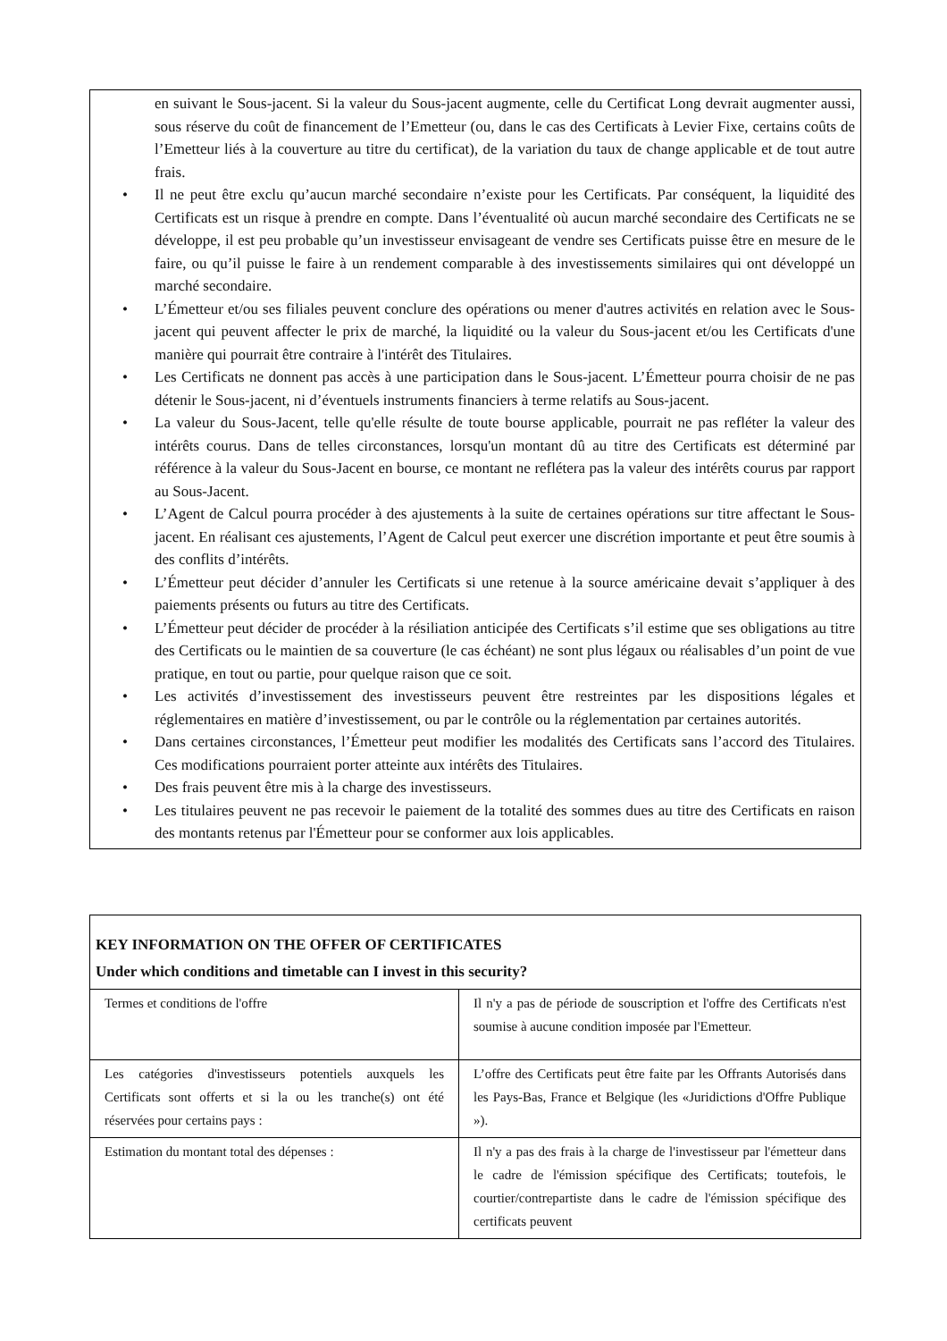en suivant le Sous-jacent. Si la valeur du Sous-jacent augmente, celle du Certificat Long devrait augmenter aussi, sous réserve du coût de financement de l’Emetteur (ou, dans le cas des Certificats à Levier Fixe, certains coûts de l’Emetteur liés à la couverture au titre du certificat), de la variation du taux de change applicable et de tout autre frais.
• Il ne peut être exclu qu’aucun marché secondaire n’existe pour les Certificats. Par conséquent, la liquidité des Certificats est un risque à prendre en compte. Dans l’éventualité où aucun marché secondaire des Certificats ne se développe, il est peu probable qu’un investisseur envisageant de vendre ses Certificats puisse être en mesure de le faire, ou qu’il puisse le faire à un rendement comparable à des investissements similaires qui ont développé un marché secondaire.
• L’Émetteur et/ou ses filiales peuvent conclure des opérations ou mener d'autres activités en relation avec le Sous-jacent qui peuvent affecter le prix de marché, la liquidité ou la valeur du Sous-jacent et/ou les Certificats d'une manière qui pourrait être contraire à l'intérêt des Titulaires.
• Les Certificats ne donnent pas accès à une participation dans le Sous-jacent. L’Émetteur pourra choisir de ne pas détenir le Sous-jacent, ni d’éventuels instruments financiers à terme relatifs au Sous-jacent.
• La valeur du Sous-Jacent, telle qu'elle résulte de toute bourse applicable, pourrait ne pas refléter la valeur des intérêts courus. Dans de telles circonstances, lorsqu'un montant dû au titre des Certificats est déterminé par référence à la valeur du Sous-Jacent en bourse, ce montant ne reflétera pas la valeur des intérêts courus par rapport au Sous-Jacent.
• L’Agent de Calcul pourra procéder à des ajustements à la suite de certaines opérations sur titre affectant le Sous-jacent. En réalisant ces ajustements, l’Agent de Calcul peut exercer une discrétion importante et peut être soumis à des conflits d’intérêts.
• L’Émetteur peut décider d’annuler les Certificats si une retenue à la source américaine devait s’appliquer à des paiements présents ou futurs au titre des Certificats.
• L’Émetteur peut décider de procéder à la résiliation anticipée des Certificats s’il estime que ses obligations au titre des Certificats ou le maintien de sa couverture (le cas échéant) ne sont plus légaux ou réalisables d’un point de vue pratique, en tout ou partie, pour quelque raison que ce soit.
• Les activités d’investissement des investisseurs peuvent être restreintes par les dispositions légales et réglementaires en matière d’investissement, ou par le contrôle ou la réglementation par certaines autorités.
• Dans certaines circonstances, l’Émetteur peut modifier les modalités des Certificats sans l’accord des Titulaires. Ces modifications pourraient porter atteinte aux intérêts des Titulaires.
• Des frais peuvent être mis à la charge des investisseurs.
• Les titulaires peuvent ne pas recevoir le paiement de la totalité des sommes dues au titre des Certificats en raison des montants retenus par l'Émetteur pour se conformer aux lois applicables.
| KEY INFORMATION ON THE OFFER OF CERTIFICATES Under which conditions and timetable can I invest in this security? | |
| Termes et conditions de l'offre | Il n'y a pas de période de souscription et l'offre des Certificats n'est soumise à aucune condition imposée par l'Emetteur. |
| Les catégories d'investisseurs potentiels auxquels les Certificats sont offerts et si la ou les tranche(s) ont été réservées pour certains pays : | L’offre des Certificats peut être faite par les Offrants Autorisés dans les Pays-Bas, France et Belgique (les «Juridictions d'Offre Publique »). |
| Estimation du montant total des dépenses : | Il n'y a pas des frais à la charge de l'investisseur par l'émetteur dans le cadre de l'émission spécifique des Certificats; toutefois, le courtier/contrepartiste dans le cadre de l'émission spécifique des certificats peuvent |